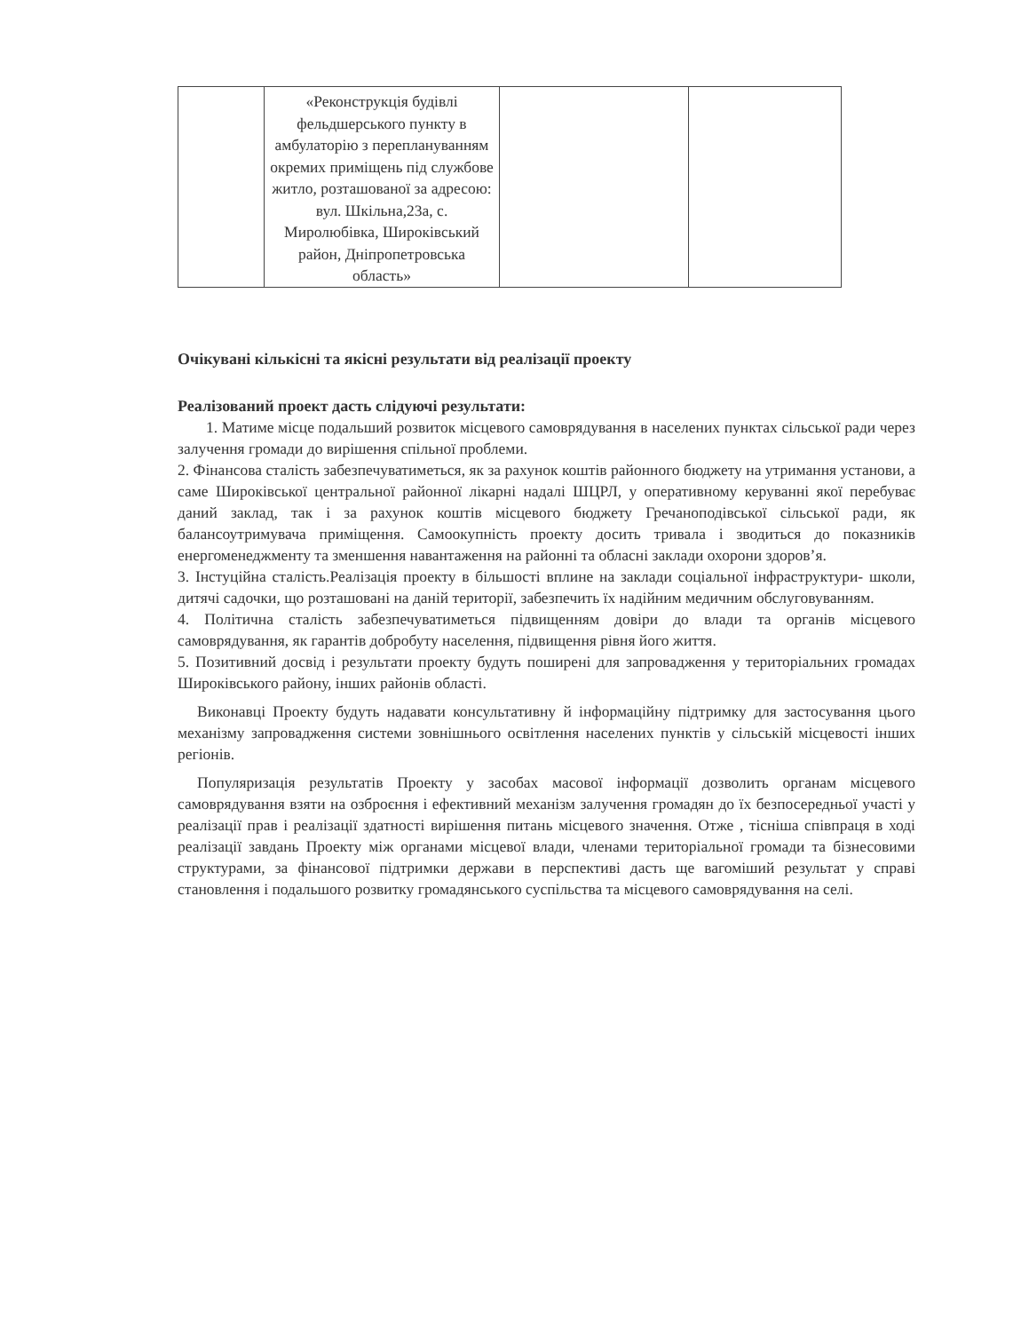| | «Реконструкція будівлі фельдшерського пункту в амбулаторію з переплануванням окремих приміщень під службове житло, розташованої за адресою: вул. Шкільна,23а, с. Миролюбівка, Широківський район, Дніпропетровська область» | | |
Очікувані кількісні та якісні результати від реалізації проекту
Реалізований проект дасть слідуючі результати:
1. Матиме місце подальший розвиток місцевого самоврядування в населених пунктах сільської ради через залучення громади до вирішення спільної проблеми.
2. Фінансова сталість забезпечуватиметься, як за рахунок коштів районного бюджету на утримання установи, а саме Широківської центральної районної лікарні надалі ШЦРЛ, у оперативному керуванні якої перебуває даний заклад, так і за рахунок коштів місцевого бюджету Гречаноподівської сільської ради, як балансоутримувача приміщення. Самоокупність проекту досить тривала і зводиться до показників енергоменеджменту та зменшення навантаження на районні та обласні заклади охорони здоров’я.
3. Інстуційна сталість.Реалізація проекту в більшості вплине на заклади соціальної інфраструктури- школи, дитячі садочки, що розташовані на даній території, забезпечить їх надійним медичним обслуговуванням.
4. Політична сталість забезпечуватиметься підвищенням довіри до влади та органів місцевого самоврядування, як гарантів добробуту населення, підвищення рівня його життя.
5. Позитивний досвід і результати проекту будуть поширені для запровадження у територіальних громадах Широківського району, інших районів області.
Виконавці Проекту будуть надавати консультативну й інформаційну підтримку для застосування цього механізму запровадження системи зовнішнього освітлення населених пунктів у сільській місцевості інших регіонів.
Популяризація результатів Проекту у засобах масової інформації дозволить органам місцевого самоврядування взяти на озброєння і ефективний механізм залучення громадян до їх безпосередньої участі у реалізації прав і реалізації здатності вирішення питань місцевого значення. Отже , тісніша співпраця в ході реалізації завдань Проекту між органами місцевої влади, членами територіальної громади та бізнесовими структурами, за фінансової підтримки держави в перспективі дасть ще вагоміший результат у справі становлення і подальшого розвитку громадянського суспільства та місцевого самоврядування на селі.